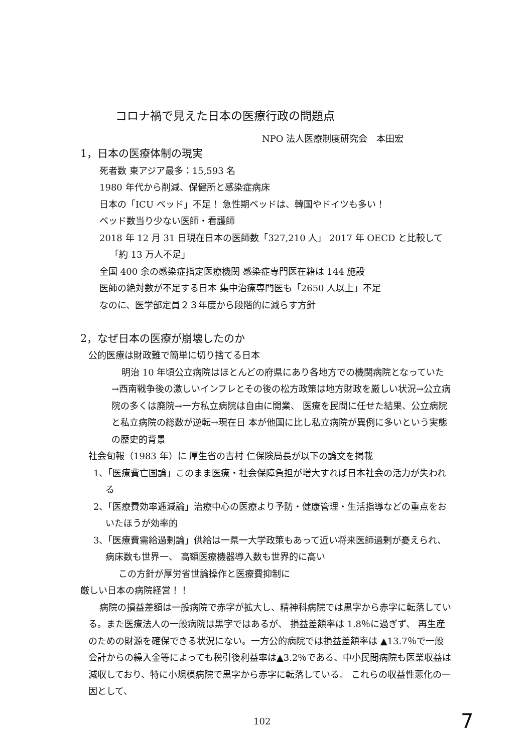コロナ禍で見えた日本の医療行政の問題点
NPO 法人医療制度研究会　本田宏
1，日本の医療体制の現実
死者数 東アジア最多：15,593 名
1980 年代から削減、保健所と感染症病床
日本の「ICU ベッド」不足！ 急性期ベッドは、韓国やドイツも多い！
ベッド数当り少ない医師・看護師
2018 年 12 月 31 日現在日本の医師数「327,210 人」 2017 年 OECD と比較して「約 13 万人不足」
全国 400 余の感染症指定医療機関 感染症専門医在籍は 144 施設
医師の絶対数が不足する日本 集中治療専門医も「2650 人以上」不足
なのに、医学部定員２３年度から段階的に減らす方針
2，なぜ日本の医療が崩壊したのか
公的医療は財政難で簡単に切り捨てる日本
明治 10 年頃公立病院はほとんどの府県にあり各地方での機関病院となっていた→西南戦争後の激しいインフレとその後の松方政策は地方財政を厳しい状況→公立病院の多くは廃院→一方私立病院は自由に開業、 医療を民間に任せた結果、公立病院と私立病院の総数が逆転→現在日 本が他国に比し私立病院が異例に多いという実態の歴史的背景
社会旬報（1983 年）に 厚生省の吉村 仁保険局長が以下の論文を掲載
1、「医療費亡国論」このまま医療・社会保障負担が増大すれば日本社会の活力が失われる
2、「医療費効率逓減論」治療中心の医療より予防・健康管理・生活指導などの重点をおいたほうが効率的
3、「医療費需給過剰論」供給は一県一大学政策もあって近い将来医師過剰が憂えられ、病床数も世界一、 高額医療機器導入数も世界的に高い
この方針が厚労省世論操作と医療費抑制に
厳しい日本の病院経営！！
病院の損益差額は一般病院で赤字が拡大し、精神科病院では黒字から赤字に転落している。また医療法人の一般病院は黒字ではあるが、 損益差額率は 1.8％に過ぎず、 再生産のための財源を確保できる状況にない。一方公的病院では損益差額率は ▲13.7％で一般会計からの繰入金等によっても税引後利益率は▲3.2％である、中小民間病院も医業収益は減収しており、特に小規模病院で黒字から赤字に転落している。 これらの収益性悪化の一因として、
102 7